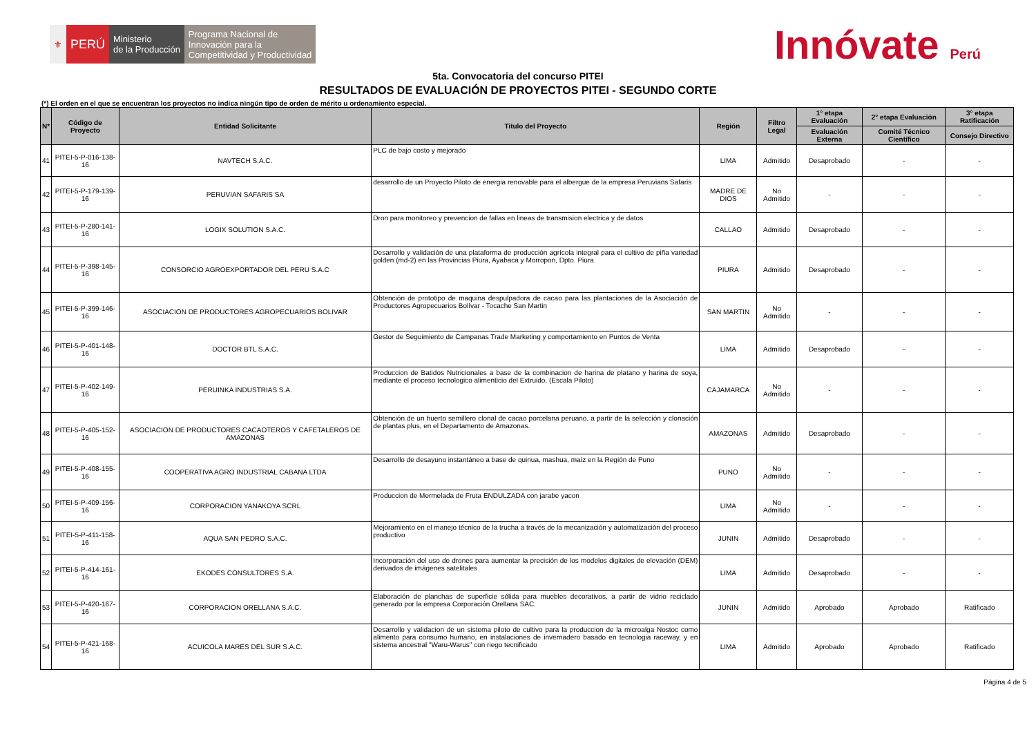⚜
PERÚ
Ministerio
de la Producción
Programa Nacional de
Innovación para la
Competitividad y Productividad
Innóvate Perú
5ta. Convocatoria del concurso PITEI
RESULTADOS DE EVALUACIÓN DE PROYECTOS PITEI - SEGUNDO CORTE
(*) El orden en el que se encuentran los proyectos no indica ningún tipo de orden de mérito u ordenamiento especial.
| N* | Código de Proyecto | Entidad Solicitante | Titulo del Proyecto | Región | Filtro Legal | 1° etapa Evaluación | 2° etapa Evaluación | 3° etapa Ratificación |
| --- | --- | --- | --- | --- | --- | --- | --- | --- |
| | | | | | | Evaluación Externa | Comité Técnico Científico | Consejo Directivo |
| 41 | PITEI-5-P-016-138-16 | NAVTECH S.A.C. | PLC de bajo costo y mejorado | LIMA | Admitido | Desaprobado | - | - |
| 42 | PITEI-5-P-179-139-16 | PERUVIAN SAFARIS SA | desarrollo de un Proyecto Piloto de energia renovable para el albergue de la empresa Peruvians Safaris | MADRE DE DIOS | No Admitido | - | - | - |
| 43 | PITEI-5-P-280-141-16 | LOGIX SOLUTION S.A.C. | Dron para monitoreo y prevencion de fallas en lineas de transmision electrica y de datos | CALLAO | Admitido | Desaprobado | - | - |
| 44 | PITEI-5-P-398-145-16 | CONSORCIO AGROEXPORTADOR DEL PERU S.A.C | Desarrollo y validación de una plataforma de producción agrícola integral para el cultivo de piña variedad golden (md-2) en las Provincias Piura, Ayabaca y Morropon, Dpto. Piura | PIURA | Admitido | Desaprobado | - | - |
| 45 | PITEI-5-P-399-146-16 | ASOCIACION DE PRODUCTORES AGROPECUARIOS BOLIVAR | Obtención de prototipo de maquina despulpadora de cacao para las plantaciones de la Asociación de Productores Agropecuarios Bolívar - Tocache San Martin | SAN MARTIN | No Admitido | - | - | - |
| 46 | PITEI-5-P-401-148-16 | DOCTOR BTL S.A.C. | Gestor de Seguimiento de Campanas Trade Marketing y comportamiento en Puntos de Venta | LIMA | Admitido | Desaprobado | - | - |
| 47 | PITEI-5-P-402-149-16 | PERUINKA INDUSTRIAS S.A. | Produccion de Batidos Nutricionales a base de la combinacion de harina de platano y harina de soya, mediante el proceso tecnologico alimenticio del Extruido. (Escala Piloto) | CAJAMARCA | No Admitido | - | - | - |
| 48 | PITEI-5-P-405-152-16 | ASOCIACION DE PRODUCTORES CACAOTEROS Y CAFETALEROS DE AMAZONAS | Obtención de un huerto semillero clonal de cacao porcelana peruano, a partir de la selección y clonación de plantas plus, en el Departamento de Amazonas. | AMAZONAS | Admitido | Desaprobado | - | - |
| 49 | PITEI-5-P-408-155-16 | COOPERATIVA AGRO INDUSTRIAL CABANA LTDA | Desarrollo de desayuno instantáneo a base de quinua, mashua, maíz en la Región de Puno | PUNO | No Admitido | - | - | - |
| 50 | PITEI-5-P-409-156-16 | CORPORACION YANAKOYA SCRL | Produccion de Mermelada de Fruta ENDULZADA con jarabe yacon | LIMA | No Admitido | - | - | - |
| 51 | PITEI-5-P-411-158-16 | AQUA SAN PEDRO S.A.C. | Mejoramiento en el manejo técnico de la trucha a través de la mecanización y automatización del proceso productivo | JUNIN | Admitido | Desaprobado | - | - |
| 52 | PITEI-5-P-414-161-16 | EKODES CONSULTORES S.A. | Incorporación del uso de drones para aumentar la precisión de los modelos digitales de elevación (DEM) derivados de imágenes satelitales | LIMA | Admitido | Desaprobado | - | - |
| 53 | PITEI-5-P-420-167-16 | CORPORACION ORELLANA S.A.C. | Elaboración de planchas de superficie sólida para muebles decorativos, a partir de vidrio reciclado generado por la empresa Corporación Orellana SAC. | JUNIN | Admitido | Aprobado | Aprobado | Ratificado |
| 54 | PITEI-5-P-421-168-16 | ACUICOLA MARES DEL SUR S.A.C. | Desarrollo y validacion de un sistema piloto de cultivo para la produccion de la microalga Nostoc como alimento para consumo humano, en instalaciones de invernadero basado en tecnologia raceway, y en sistema ancestral "Waru-Warus" con riego tecnificado | LIMA | Admitido | Aprobado | Aprobado | Ratificado |
Página 4 de 5